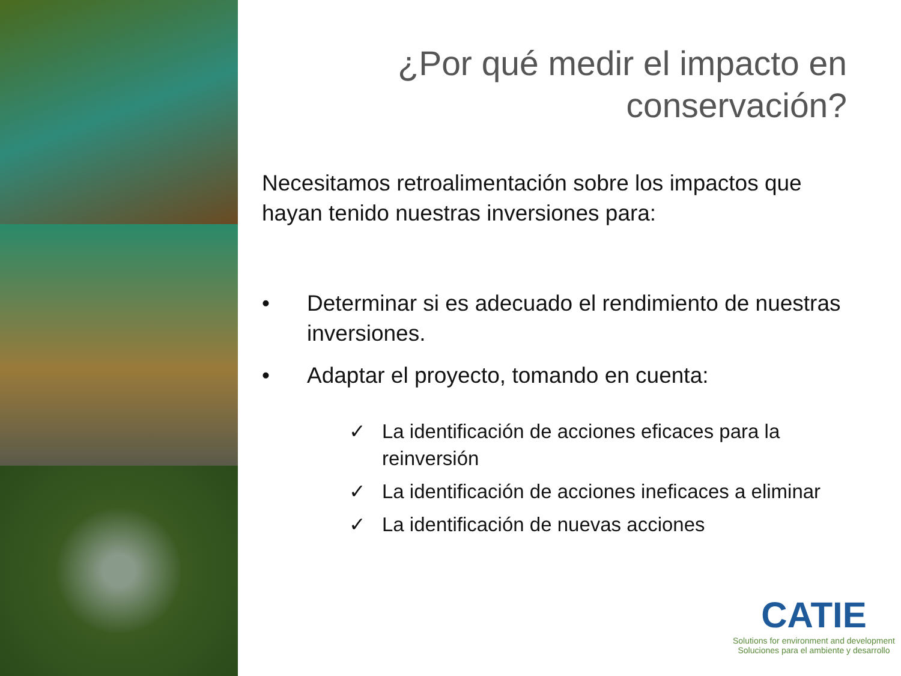¿Por qué medir el impacto en conservación?
Necesitamos retroalimentación sobre los impactos que hayan tenido nuestras inversiones para:
• Determinar si es adecuado el rendimiento de nuestras inversiones.
• Adaptar el proyecto, tomando en cuenta:
✓ La identificación de acciones eficaces para la reinversión
✓ La identificación de acciones ineficaces a eliminar
✓ La identificación de nuevas acciones
CATIE
Solutions for environment and development
Soluciones para el ambiente y desarrollo